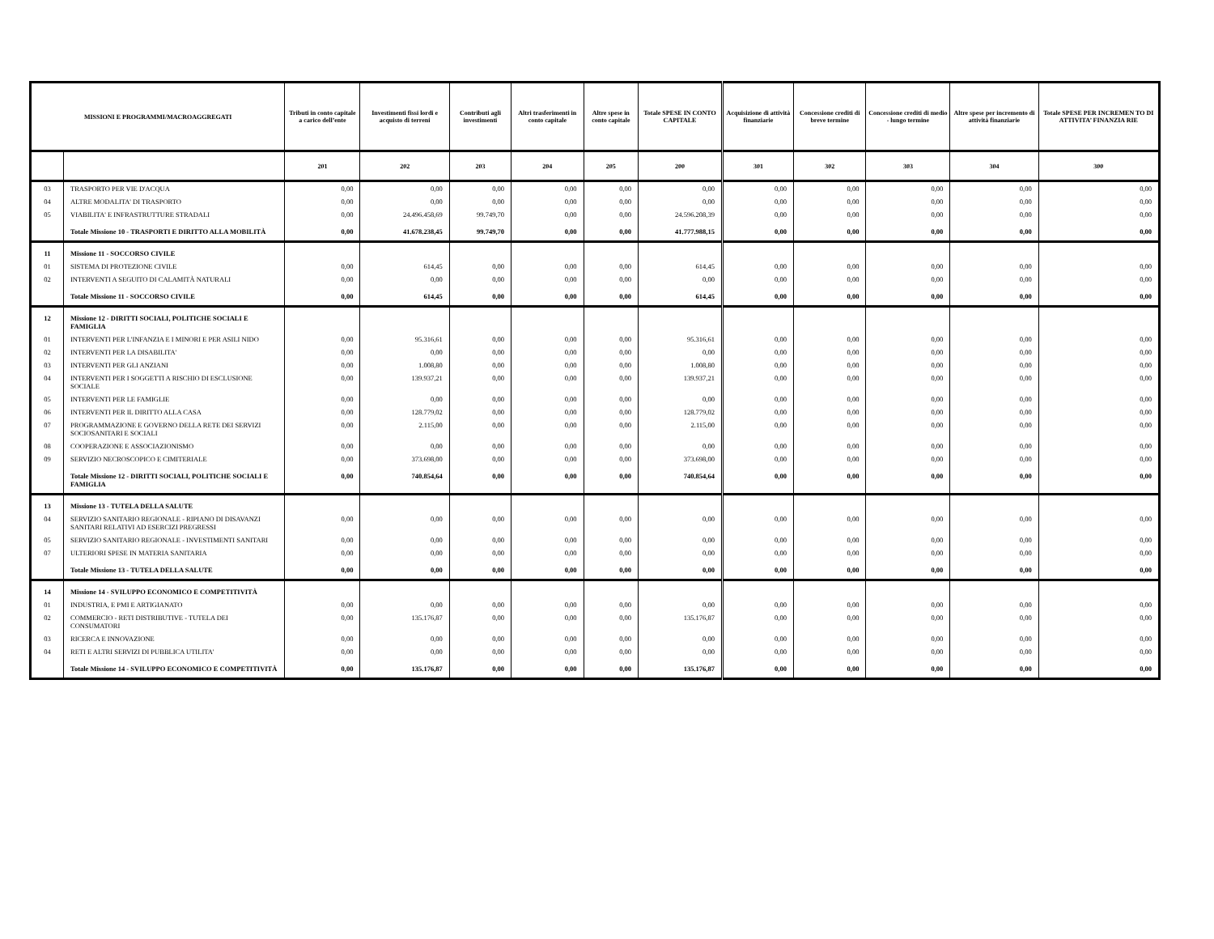| MISSIONI E PROGRAMMI/MACROAGGREGATI | | Tributi in conto capitale a carico dell’ente | Investimenti fissi lordi e acquisto di terreni | Contributi agli investimenti | Altri trasferimenti in conto capitale | Altre spese in conto capitale | Totale SPESE IN CONTO CAPITALE | Acquisizione di attività finanziarie | Concessione crediti di breve termine | Concessione crediti di medio - lungo termine | Altre spese per incremento di attività finanziarie | Totale SPESE PER INCREMEN TO DI ATTIVITA’ FINANZIA RIE |
| --- | --- | --- | --- | --- | --- | --- | --- | --- | --- | --- | --- | --- |
| | | 201 | 202 | 203 | 204 | 205 | 200 | 301 | 302 | 303 | 304 | 300 |
| 03 | TRASPORTO PER VIE D'ACQUA | 0,00 | 0,00 | 0,00 | 0,00 | 0,00 | 0,00 | 0,00 | 0,00 | 0,00 | 0,00 | 0,00 |
| 04 | ALTRE MODALITA' DI TRASPORTO | 0,00 | 0,00 | 0,00 | 0,00 | 0,00 | 0,00 | 0,00 | 0,00 | 0,00 | 0,00 | 0,00 |
| 05 | VIABILITA' E INFRASTRUTTURE STRADALI | 0,00 | 24.496.458,69 | 99.749,70 | 0,00 | 0,00 | 24.596.208,39 | 0,00 | 0,00 | 0,00 | 0,00 | 0,00 |
| | Totale Missione 10 - TRASPORTI E DIRITTO ALLA MOBILITÀ | 0,00 | 41.678.238,45 | 99.749,70 | 0,00 | 0,00 | 41.777.988,15 | 0,00 | 0,00 | 0,00 | 0,00 | 0,00 |
| 11 | Missione 11 - SOCCORSO CIVILE | | | | | | | | | | | |
| 01 | SISTEMA DI PROTEZIONE CIVILE | 0,00 | 614,45 | 0,00 | 0,00 | 0,00 | 614,45 | 0,00 | 0,00 | 0,00 | 0,00 | 0,00 |
| 02 | INTERVENTI A SEGUITO DI CALAMITÀ NATURALI | 0,00 | 0,00 | 0,00 | 0,00 | 0,00 | 0,00 | 0,00 | 0,00 | 0,00 | 0,00 | 0,00 |
| | Totale Missione 11 - SOCCORSO CIVILE | 0,00 | 614,45 | 0,00 | 0,00 | 0,00 | 614,45 | 0,00 | 0,00 | 0,00 | 0,00 | 0,00 |
| 12 | Missione 12 - DIRITTI SOCIALI, POLITICHE SOCIALI E FAMIGLIA | | | | | | | | | | | |
| 01 | INTERVENTI PER L'INFANZIA E I MINORI E PER ASILI NIDO | 0,00 | 95.316,61 | 0,00 | 0,00 | 0,00 | 95.316,61 | 0,00 | 0,00 | 0,00 | 0,00 | 0,00 |
| 02 | INTERVENTI PER LA DISABILITA' | 0,00 | 0,00 | 0,00 | 0,00 | 0,00 | 0,00 | 0,00 | 0,00 | 0,00 | 0,00 | 0,00 |
| 03 | INTERVENTI PER GLI ANZIANI | 0,00 | 1.008,80 | 0,00 | 0,00 | 0,00 | 1.008,80 | 0,00 | 0,00 | 0,00 | 0,00 | 0,00 |
| 04 | INTERVENTI PER I SOGGETTI A RISCHIO DI ESCLUSIONE SOCIALE | 0,00 | 139.937,21 | 0,00 | 0,00 | 0,00 | 139.937,21 | 0,00 | 0,00 | 0,00 | 0,00 | 0,00 |
| 05 | INTERVENTI PER LE FAMIGLIE | 0,00 | 0,00 | 0,00 | 0,00 | 0,00 | 0,00 | 0,00 | 0,00 | 0,00 | 0,00 | 0,00 |
| 06 | INTERVENTI PER IL DIRITTO ALLA CASA | 0,00 | 128.779,02 | 0,00 | 0,00 | 0,00 | 128.779,02 | 0,00 | 0,00 | 0,00 | 0,00 | 0,00 |
| 07 | PROGRAMMAZIONE E GOVERNO DELLA RETE DEI SERVIZI SOCIOSANITARI E SOCIALI | 0,00 | 2.115,00 | 0,00 | 0,00 | 0,00 | 2.115,00 | 0,00 | 0,00 | 0,00 | 0,00 | 0,00 |
| 08 | COOPERAZIONE E ASSOCIAZIONISMO | 0,00 | 0,00 | 0,00 | 0,00 | 0,00 | 0,00 | 0,00 | 0,00 | 0,00 | 0,00 | 0,00 |
| 09 | SERVIZIO NECROSCOPICO E CIMITERIALE | 0,00 | 373.698,00 | 0,00 | 0,00 | 0,00 | 373.698,00 | 0,00 | 0,00 | 0,00 | 0,00 | 0,00 |
| | Totale Missione 12 - DIRITTI SOCIALI, POLITICHE SOCIALI E FAMIGLIA | 0,00 | 740.854,64 | 0,00 | 0,00 | 0,00 | 740.854,64 | 0,00 | 0,00 | 0,00 | 0,00 | 0,00 |
| 13 | Missione 13 - TUTELA DELLA SALUTE | | | | | | | | | | | |
| 04 | SERVIZIO SANITARIO REGIONALE - RIPIANO DI DISAVANZI SANITARI RELATIVI AD ESERCIZI PREGRESSI | 0,00 | 0,00 | 0,00 | 0,00 | 0,00 | 0,00 | 0,00 | 0,00 | 0,00 | 0,00 | 0,00 |
| 05 | SERVIZIO SANITARIO REGIONALE - INVESTIMENTI SANITARI | 0,00 | 0,00 | 0,00 | 0,00 | 0,00 | 0,00 | 0,00 | 0,00 | 0,00 | 0,00 | 0,00 |
| 07 | ULTERIORI SPESE IN MATERIA SANITARIA | 0,00 | 0,00 | 0,00 | 0,00 | 0,00 | 0,00 | 0,00 | 0,00 | 0,00 | 0,00 | 0,00 |
| | Totale Missione 13 - TUTELA DELLA SALUTE | 0,00 | 0,00 | 0,00 | 0,00 | 0,00 | 0,00 | 0,00 | 0,00 | 0,00 | 0,00 | 0,00 |
| 14 | Missione 14 - SVILUPPO ECONOMICO E COMPETITIVITÀ | | | | | | | | | | | |
| 01 | INDUSTRIA, E PMI E ARTIGIANATO | 0,00 | 0,00 | 0,00 | 0,00 | 0,00 | 0,00 | 0,00 | 0,00 | 0,00 | 0,00 | 0,00 |
| 02 | COMMERCIO - RETI DISTRIBUTIVE - TUTELA DEI CONSUMATORI | 0,00 | 135.176,87 | 0,00 | 0,00 | 0,00 | 135.176,87 | 0,00 | 0,00 | 0,00 | 0,00 | 0,00 |
| 03 | RICERCA E INNOVAZIONE | 0,00 | 0,00 | 0,00 | 0,00 | 0,00 | 0,00 | 0,00 | 0,00 | 0,00 | 0,00 | 0,00 |
| 04 | RETI E ALTRI SERVIZI DI PUBBLICA UTILITA' | 0,00 | 0,00 | 0,00 | 0,00 | 0,00 | 0,00 | 0,00 | 0,00 | 0,00 | 0,00 | 0,00 |
| | Totale Missione 14 - SVILUPPO ECONOMICO E COMPETITIVITÀ | 0,00 | 135.176,87 | 0,00 | 0,00 | 0,00 | 135.176,87 | 0,00 | 0,00 | 0,00 | 0,00 | 0,00 |